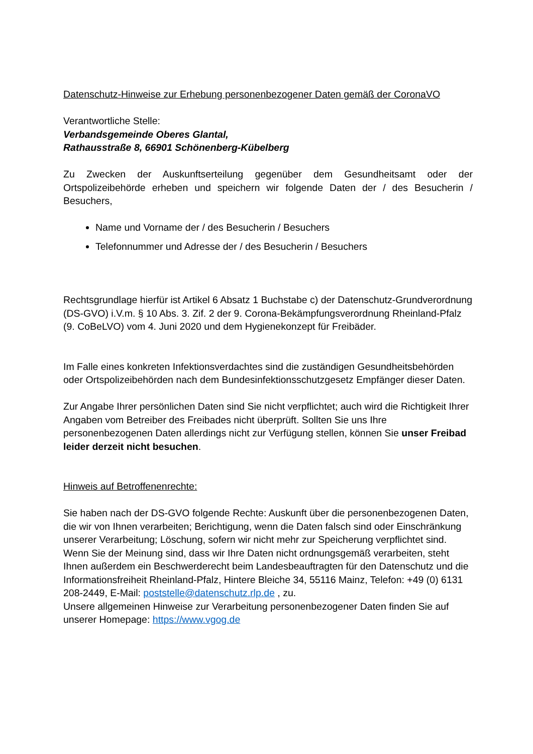Datenschutz-Hinweise zur Erhebung personenbezogener Daten gemäß der CoronaVO
Verantwortliche Stelle:
Verbandsgemeinde Oberes Glantal,
Rathausstraße 8, 66901 Schönenberg-Kübelberg
Zu Zwecken der Auskunftserteilung gegenüber dem Gesundheitsamt oder der Ortspolizeibehörde erheben und speichern wir folgende Daten der / des Besucherin / Besuchers,
Name und Vorname der / des Besucherin / Besuchers
Telefonnummer und Adresse der / des Besucherin / Besuchers
Rechtsgrundlage hierfür ist Artikel 6 Absatz 1 Buchstabe c) der Datenschutz-Grundverordnung (DS-GVO) i.V.m. § 10 Abs. 3. Zif. 2 der 9. Corona-Bekämpfungsverordnung Rheinland-Pfalz (9. CoBeLVO) vom 4. Juni 2020 und dem Hygienekonzept für Freibäder.
Im Falle eines konkreten Infektionsverdachtes sind die zuständigen Gesundheitsbehörden oder Ortspolizeibehörden nach dem Bundesinfektionsschutzgesetz Empfänger dieser Daten.
Zur Angabe Ihrer persönlichen Daten sind Sie nicht verpflichtet; auch wird die Richtigkeit Ihrer Angaben vom Betreiber des Freibades nicht überprüft. Sollten Sie uns Ihre personenbezogenen Daten allerdings nicht zur Verfügung stellen, können Sie unser Freibad leider derzeit nicht besuchen.
Hinweis auf Betroffenenrechte:
Sie haben nach der DS-GVO folgende Rechte: Auskunft über die personenbezogenen Daten, die wir von Ihnen verarbeiten; Berichtigung, wenn die Daten falsch sind oder Einschränkung unserer Verarbeitung; Löschung, sofern wir nicht mehr zur Speicherung verpflichtet sind.
Wenn Sie der Meinung sind, dass wir Ihre Daten nicht ordnungsgemäß verarbeiten, steht Ihnen außerdem ein Beschwerderecht beim Landesbeauftragten für den Datenschutz und die Informationsfreiheit Rheinland-Pfalz, Hintere Bleiche 34, 55116 Mainz, Telefon: +49 (0) 6131 208-2449, E-Mail: poststelle@datenschutz.rlp.de , zu.
Unsere allgemeinen Hinweise zur Verarbeitung personenbezogener Daten finden Sie auf unserer Homepage: https://www.vgog.de